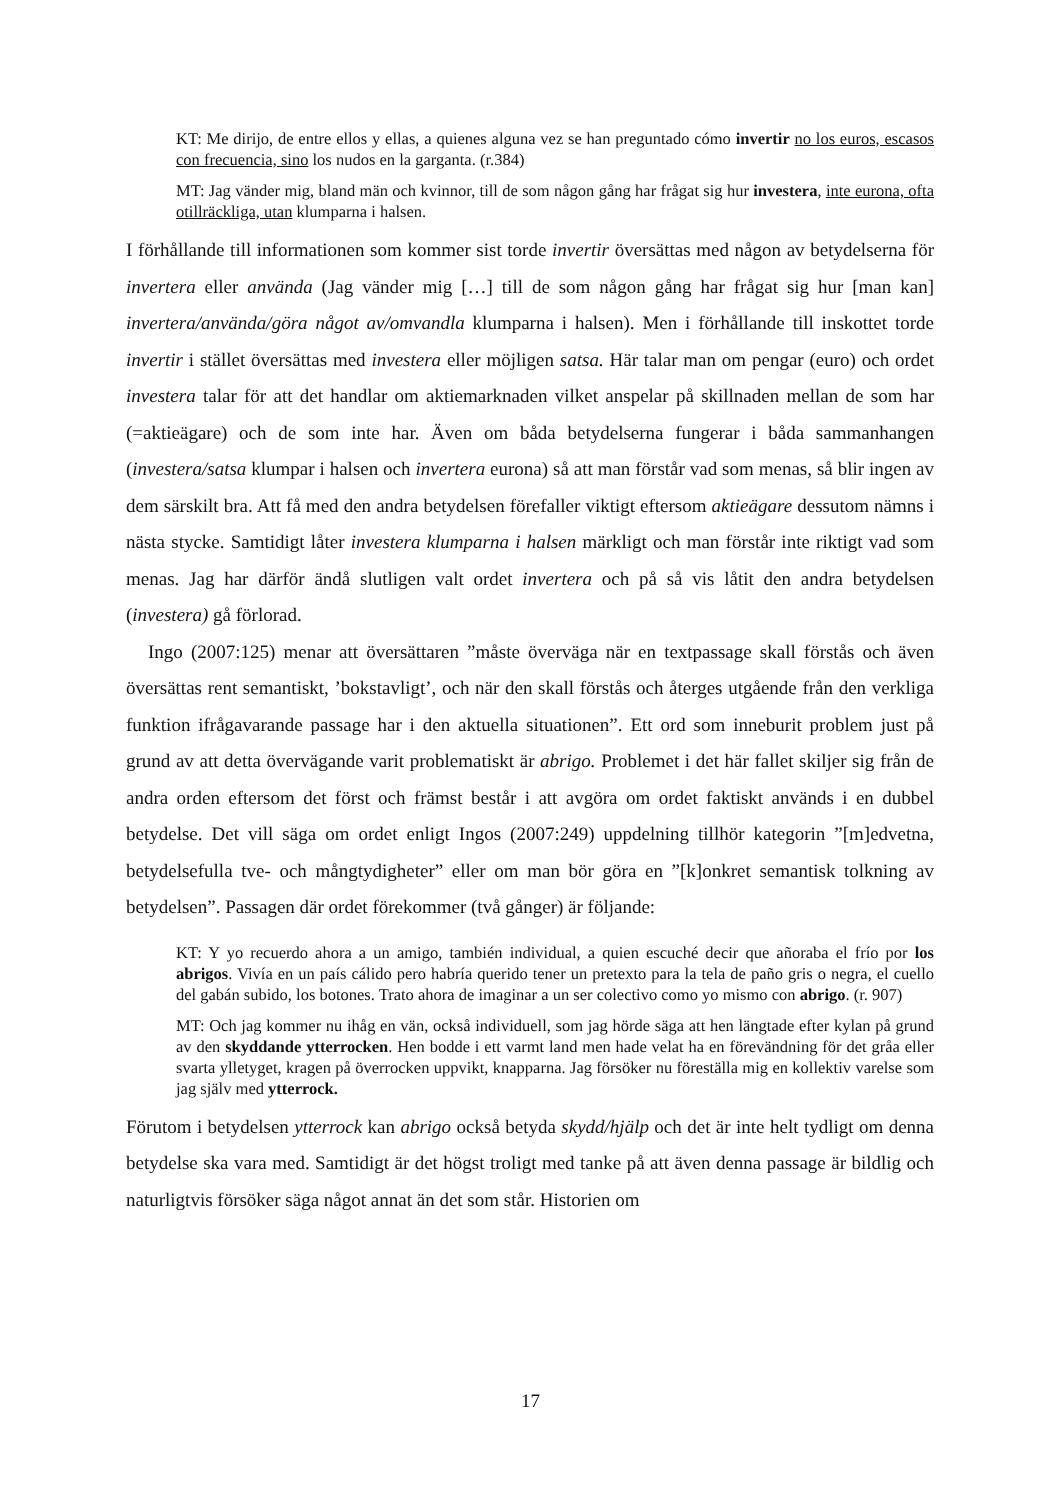KT: Me dirijo, de entre ellos y ellas, a quienes alguna vez se han preguntado cómo invertir no los euros, escasos con frecuencia, sino los nudos en la garganta. (r.384)
MT: Jag vänder mig, bland män och kvinnor, till de som någon gång har frågat sig hur investera, inte eurona, ofta otillräckliga, utan klumparna i halsen.
I förhållande till informationen som kommer sist torde invertir översättas med någon av betydelserna för invertera eller använda (Jag vänder mig […] till de som någon gång har frågat sig hur [man kan] invertera/använda/göra något av/omvandla klumparna i halsen). Men i förhållande till inskottet torde invertir i stället översättas med investera eller möjligen satsa. Här talar man om pengar (euro) och ordet investera talar för att det handlar om aktiemarknaden vilket anspelar på skillnaden mellan de som har (=aktieägare) och de som inte har. Även om båda betydelserna fungerar i båda sammanhangen (investera/satsa klumpar i halsen och invertera eurona) så att man förstår vad som menas, så blir ingen av dem särskilt bra. Att få med den andra betydelsen förefaller viktigt eftersom aktieägare dessutom nämns i nästa stycke. Samtidigt låter investera klumparna i halsen märkligt och man förstår inte riktigt vad som menas. Jag har därför ändå slutligen valt ordet invertera och på så vis låtit den andra betydelsen (investera) gå förlorad.
Ingo (2007:125) menar att översättaren ”måste överväga när en textpassage skall förstås och även översättas rent semantiskt, ’bokstavligt’, och när den skall förstås och återges utgående från den verkliga funktion ifrågavarande passage har i den aktuella situationen”. Ett ord som inneburit problem just på grund av att detta övervägande varit problematiskt är abrigo. Problemet i det här fallet skiljer sig från de andra orden eftersom det först och främst består i att avgöra om ordet faktiskt används i en dubbel betydelse. Det vill säga om ordet enligt Ingos (2007:249) uppdelning tillhör kategorin ”[m]edvetna, betydelsefulla tve- och mångtydigheter” eller om man bör göra en ”[k]onkret semantisk tolkning av betydelsen”. Passagen där ordet förekommer (två gånger) är följande:
KT: Y yo recuerdo ahora a un amigo, también individual, a quien escuché decir que añoraba el frío por los abrigos. Vivía en un país cálido pero habría querido tener un pretexto para la tela de paño gris o negra, el cuello del gabán subido, los botones. Trato ahora de imaginar a un ser colectivo como yo mismo con abrigo. (r. 907)
MT: Och jag kommer nu ihåg en vän, också individuell, som jag hörde säga att hen längtade efter kylan på grund av den skyddande ytterrocken. Hen bodde i ett varmt land men hade velat ha en förevändning för det gråa eller svarta ylletyget, kragen på överrocken uppvikt, knapparna. Jag försöker nu föreställa mig en kollektiv varelse som jag själv med ytterrock.
Förutom i betydelsen ytterrock kan abrigo också betyda skydd/hjälp och det är inte helt tydligt om denna betydelse ska vara med. Samtidigt är det högst troligt med tanke på att även denna passage är bildlig och naturligtvis försöker säga något annat än det som står. Historien om
17